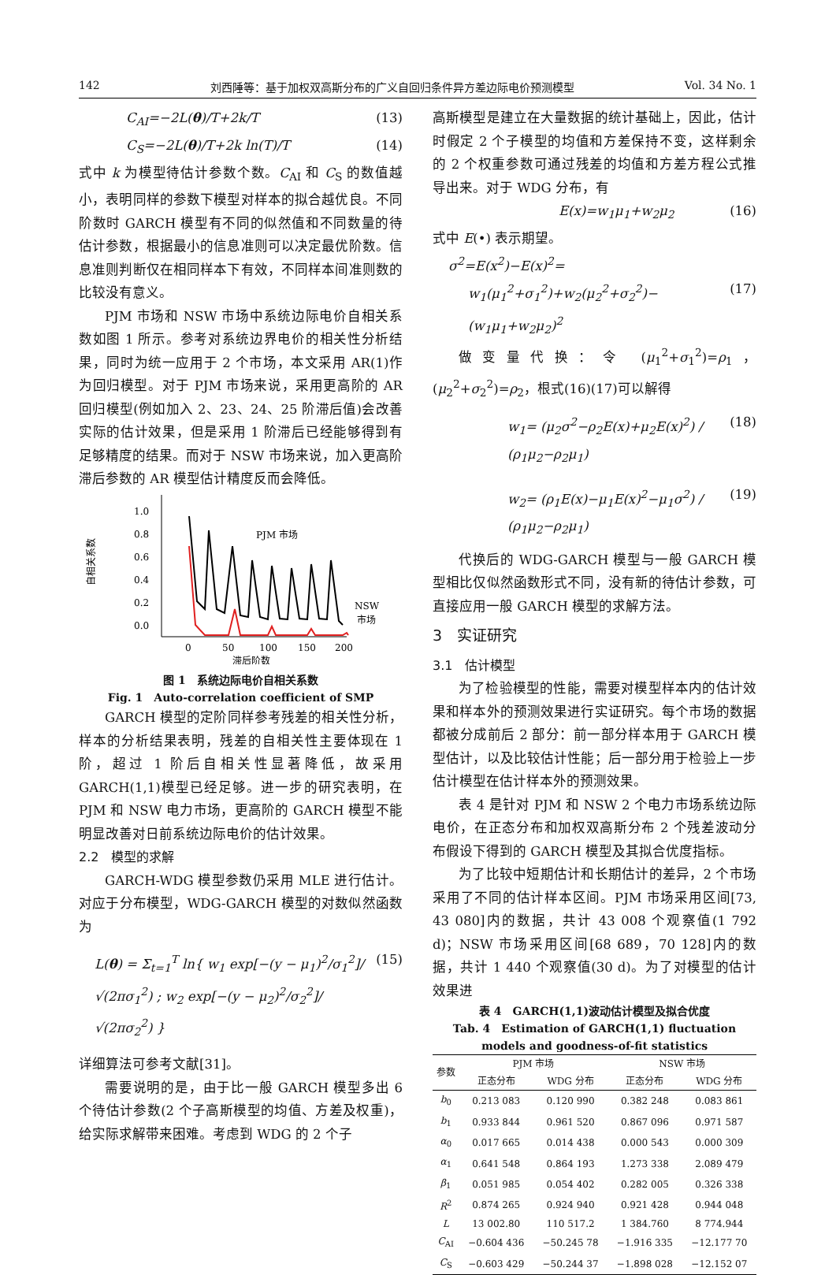142 刘西陲等：基于加权双高斯分布的广义自回归条件异方差边际电价预测模型 Vol. 34 No. 1
C<sub>AI</sub>=−2L(θ)/T+2k/T (13)
C<sub>S</sub>=−2L(θ)/T+2k ln(T)/T (14)
式中 k 为模型待估计参数个数。C<sub>AI</sub> 和 C<sub>S</sub> 的数值越小，表明同样的参数下模型对样本的拟合越优良。不同阶数时 GARCH 模型有不同的似然值和不同数量的待估计参数，根据最小的信息准则可以决定最优阶数。信息准则判断仅在相同样本下有效，不同样本间准则数的比较没有意义。
PJM 市场和 NSW 市场中系统边际电价自相关系数如图 1 所示。参考对系统边界电价的相关性分析结果，同时为统一应用于 2 个市场，本文采用 AR(1)作为回归模型。对于 PJM 市场来说，采用更高阶的 AR 回归模型(例如加入 2、23、24、25 阶滞后值)会改善实际的估计效果，但是采用 1 阶滞后已经能够得到有足够精度的结果。而对于 NSW 市场来说，加入更高阶滞后参数的 AR 模型估计精度反而会降低。
自相关系数
1.0
0.8
0.6
0.4
0.2
0.0
0
50
100
150
200
滞后阶数
PJM 市场
NSW
市场
图 1　系统边际电价自相关系数
Fig. 1　Auto-correlation coefficient of SMP
GARCH 模型的定阶同样参考残差的相关性分析，样本的分析结果表明，残差的自相关性主要体现在 1 阶，超过 1 阶后自相关性显著降低，故采用 GARCH(1,1)模型已经足够。进一步的研究表明，在 PJM 和 NSW 电力市场，更高阶的 GARCH 模型不能明显改善对日前系统边际电价的估计效果。
2.2　模型的求解
GARCH-WDG 模型参数仍采用 MLE 进行估计。对应于分布模型，WDG-GARCH 模型的对数似然函数为
L(θ) = Σ<sub>t=1</sub><sup>T</sup> ln{ w<sub>1</sub> exp[−(y − μ<sub>1</sub>)<sup>2</sup>/σ<sub>1</sub><sup>2</sup>]/√(2πσ<sub>1</sub><sup>2</sup>) ; w<sub>2</sub> exp[−(y − μ<sub>2</sub>)<sup>2</sup>/σ<sub>2</sub><sup>2</sup>]/√(2πσ<sub>2</sub><sup>2</sup>) } (15)
详细算法可参考文献[31]。
需要说明的是，由于比一般 GARCH 模型多出 6 个待估计参数(2 个子高斯模型的均值、方差及权重)，给实际求解带来困难。考虑到 WDG 的 2 个子
高斯模型是建立在大量数据的统计基础上，因此，估计时假定 2 个子模型的均值和方差保持不变，这样剩余的 2 个权重参数可通过残差的均值和方差方程公式推导出来。对于 WDG 分布，有
E(x)=w<sub>1</sub>μ<sub>1</sub>+w<sub>2</sub>μ<sub>2</sub> (16)
式中 E(•) 表示期望。
σ<sup>2</sup>=E(x<sup>2</sup>)−E(x)<sup>2</sup>=
w<sub>1</sub>(μ<sub>1</sub><sup>2</sup>+σ<sub>1</sub><sup>2</sup>)+w<sub>2</sub>(μ<sub>2</sub><sup>2</sup>+σ<sub>2</sub><sup>2</sup>)−(w<sub>1</sub>μ<sub>1</sub>+w<sub>2</sub>μ<sub>2</sub>)<sup>2</sup> (17)
做变量代换：令 (μ<sub>1</sub><sup>2</sup>+σ<sub>1</sub><sup>2</sup>)=ρ<sub>1</sub>，(μ<sub>2</sub><sup>2</sup>+σ<sub>2</sub><sup>2</sup>)=ρ<sub>2</sub>，根式(16)(17)可以解得
w<sub>1</sub>= (μ<sub>2</sub>σ<sup>2</sup>−ρ<sub>2</sub>E(x)+μ<sub>2</sub>E(x)<sup>2</sup>) / (ρ<sub>1</sub>μ<sub>2</sub>−ρ<sub>2</sub>μ<sub>1</sub>) (18)
w<sub>2</sub>= (ρ<sub>1</sub>E(x)−μ<sub>1</sub>E(x)<sup>2</sup>−μ<sub>1</sub>σ<sup>2</sup>) / (ρ<sub>1</sub>μ<sub>2</sub>−ρ<sub>2</sub>μ<sub>1</sub>) (19)
代换后的 WDG-GARCH 模型与一般 GARCH 模型相比仅似然函数形式不同，没有新的待估计参数，可直接应用一般 GARCH 模型的求解方法。
3　实证研究
3.1　估计模型
为了检验模型的性能，需要对模型样本内的估计效果和样本外的预测效果进行实证研究。每个市场的数据都被分成前后 2 部分：前一部分样本用于 GARCH 模型估计，以及比较估计性能；后一部分用于检验上一步估计模型在估计样本外的预测效果。
表 4 是针对 PJM 和 NSW 2 个电力市场系统边际电价，在正态分布和加权双高斯分布 2 个残差波动分布假设下得到的 GARCH 模型及其拟合优度指标。
为了比较中短期估计和长期估计的差异，2 个市场采用了不同的估计样本区间。PJM 市场采用区间[73, 43 080]内的数据，共计 43 008 个观察值(1 792 d)；NSW 市场采用区间[68 689，70 128]内的数据，共计 1 440 个观察值(30 d)。为了对模型的估计效果进
表 4　GARCH(1,1)波动估计模型及拟合优度
Tab. 4　Estimation of GARCH(1,1) fluctuation models and goodness-of-fit statistics
| 参数 | PJM 市场 | | NSW 市场 | |
| --- | --- | --- | --- | --- |
| | 正态分布 | WDG 分布 | 正态分布 | WDG 分布 |
| b<sub>0</sub> | 0.213 083 | 0.120 990 | 0.382 248 | 0.083 861 |
| b<sub>1</sub> | 0.933 844 | 0.961 520 | 0.867 096 | 0.971 587 |
| α<sub>0</sub> | 0.017 665 | 0.014 438 | 0.000 543 | 0.000 309 |
| α<sub>1</sub> | 0.641 548 | 0.864 193 | 1.273 338 | 2.089 479 |
| β<sub>1</sub> | 0.051 985 | 0.054 402 | 0.282 005 | 0.326 338 |
| R<sup>2</sup> | 0.874 265 | 0.924 940 | 0.921 428 | 0.944 048 |
| L | 13 002.80 | 110 517.2 | 1 384.760 | 8 774.944 |
| C<sub>AI</sub> | −0.604 436 | −50.245 78 | −1.916 335 | −12.177 70 |
| C<sub>S</sub> | −0.603 429 | −50.244 37 | −1.898 028 | −12.152 07 |